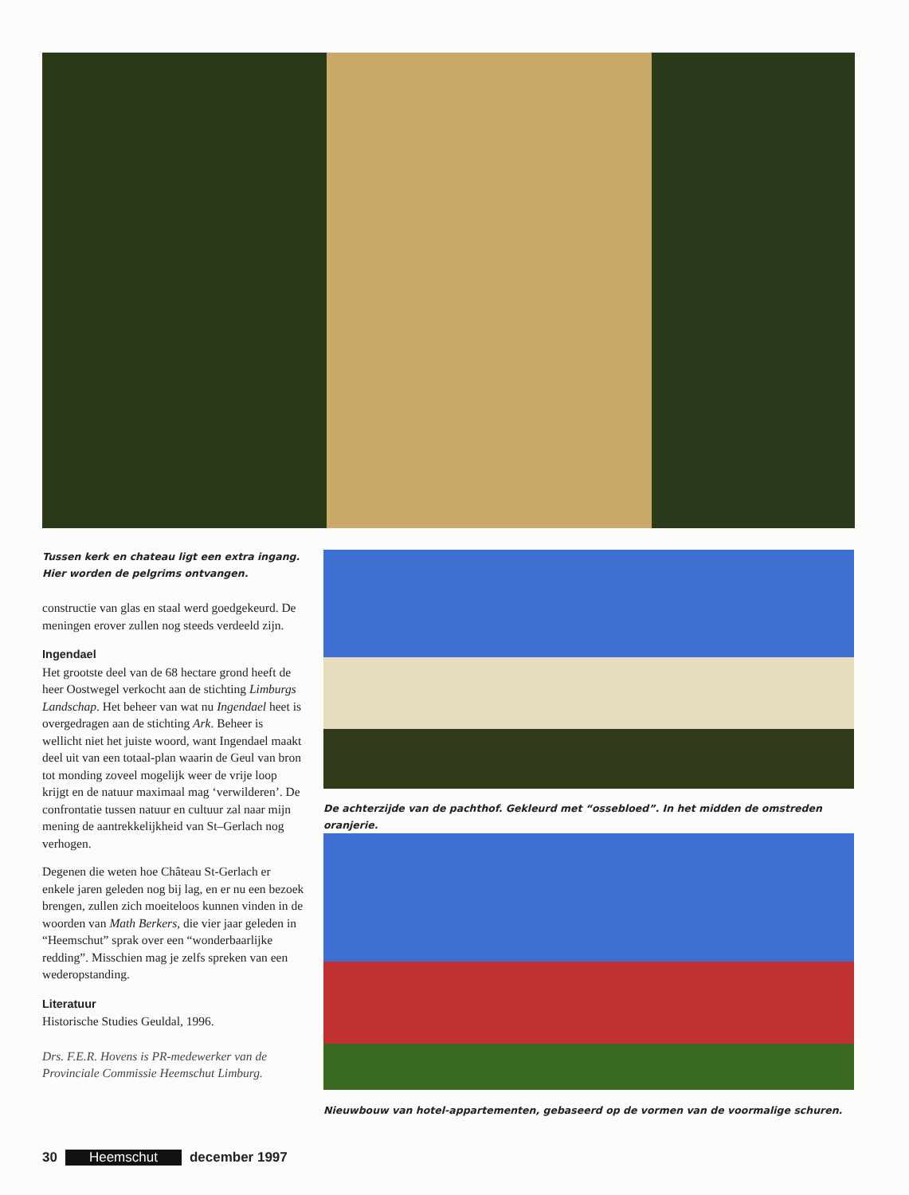Tussen kerk en chateau ligt een extra ingang.
Hier worden de pelgrims ontvangen.
constructie van glas en staal werd goedgekeurd. De meningen erover zullen nog steeds verdeeld zijn.
Ingendael
Het grootste deel van de 68 hectare grond heeft de heer Oostwegel verkocht aan de stichting Limburgs Landschap. Het beheer van wat nu Ingendael heet is overgedragen aan de stichting Ark. Beheer is wellicht niet het juiste woord, want Ingendael maakt deel uit van een totaal-plan waarin de Geul van bron tot monding zoveel mogelijk weer de vrije loop krijgt en de natuur maximaal mag ‘verwilderen’. De confrontatie tussen natuur en cultuur zal naar mijn mening de aantrekkelijkheid van St–Gerlach nog verhogen.
Degenen die weten hoe Château St-Gerlach er enkele jaren geleden nog bij lag, en er nu een bezoek brengen, zullen zich moeiteloos kunnen vinden in de woorden van Math Berkers, die vier jaar geleden in “Heemschut” sprak over een “wonderbaarlijke redding”. Misschien mag je zelfs spreken van een wederopstanding.
Literatuur
Historische Studies Geuldal, 1996.
Drs. F.E.R. Hovens is PR-medewerker van de Provinciale Commissie Heemschut Limburg.
De achterzijde van de pachthof. Gekleurd met “ossebloed”. In het midden de omstreden oranjerie.
Nieuwbouw van hotel-appartementen, gebaseerd op de vormen van de voormalige schuren.
30 Heemschut december 1997